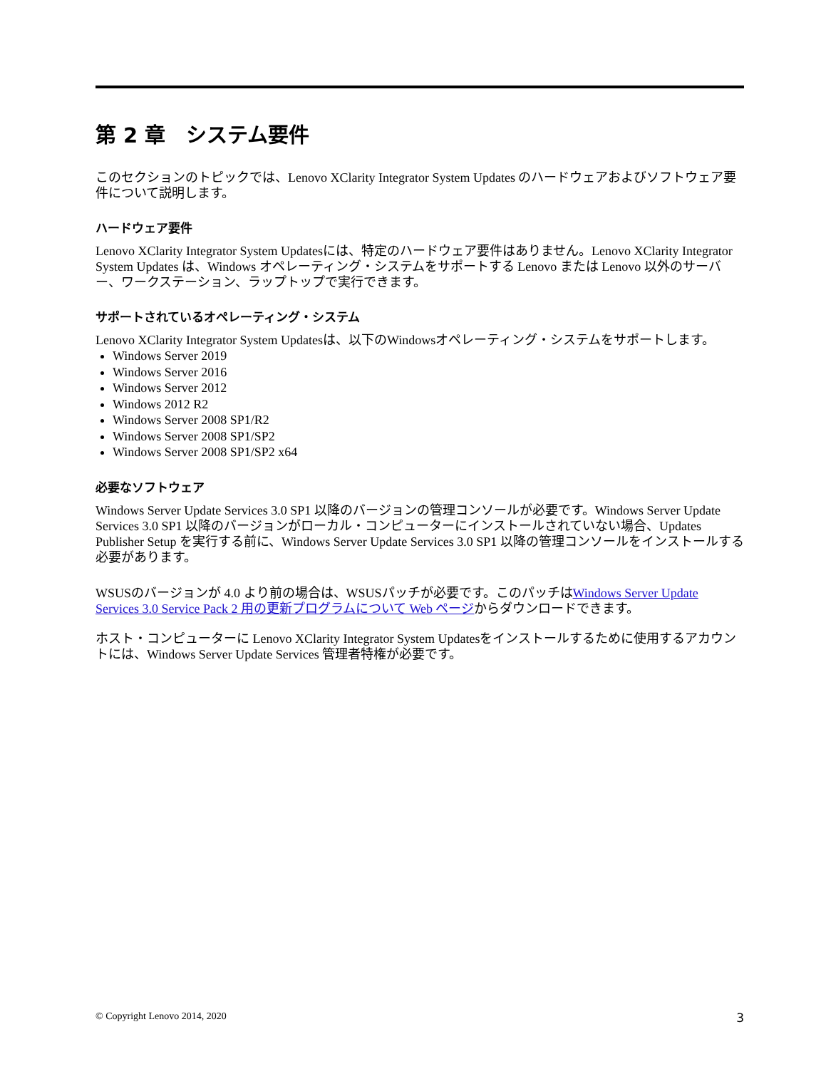第 2 章　システム要件
このセクションのトピックでは、Lenovo XClarity Integrator System Updates のハードウェアおよびソフトウェア要件について説明します。
ハードウェア要件
Lenovo XClarity Integrator System Updatesには、特定のハードウェア要件はありません。Lenovo XClarity Integrator System Updates は、Windows オペレーティング・システムをサポートする Lenovo または Lenovo 以外のサーバー、ワークステーション、ラップトップで実行できます。
サポートされているオペレーティング・システム
Lenovo XClarity Integrator System Updatesは、以下のWindowsオペレーティング・システムをサポートします。
Windows Server 2019
Windows Server 2016
Windows Server 2012
Windows 2012 R2
Windows Server 2008 SP1/R2
Windows Server 2008 SP1/SP2
Windows Server 2008 SP1/SP2 x64
必要なソフトウェア
Windows Server Update Services 3.0 SP1 以降のバージョンの管理コンソールが必要です。Windows Server Update Services 3.0 SP1 以降のバージョンがローカル・コンピューターにインストールされていない場合、Updates Publisher Setup を実行する前に、Windows Server Update Services 3.0 SP1 以降の管理コンソールをインストールする必要があります。
WSUSのバージョンが 4.0 より前の場合は、WSUSパッチが必要です。このパッチはWindows Server Update Services 3.0 Service Pack 2 用の更新プログラムについて Web ページからダウンロードできます。
ホスト・コンピューターに Lenovo XClarity Integrator System Updatesをインストールするために使用するアカウントには、Windows Server Update Services 管理者特権が必要です。
© Copyright Lenovo 2014, 2020 3